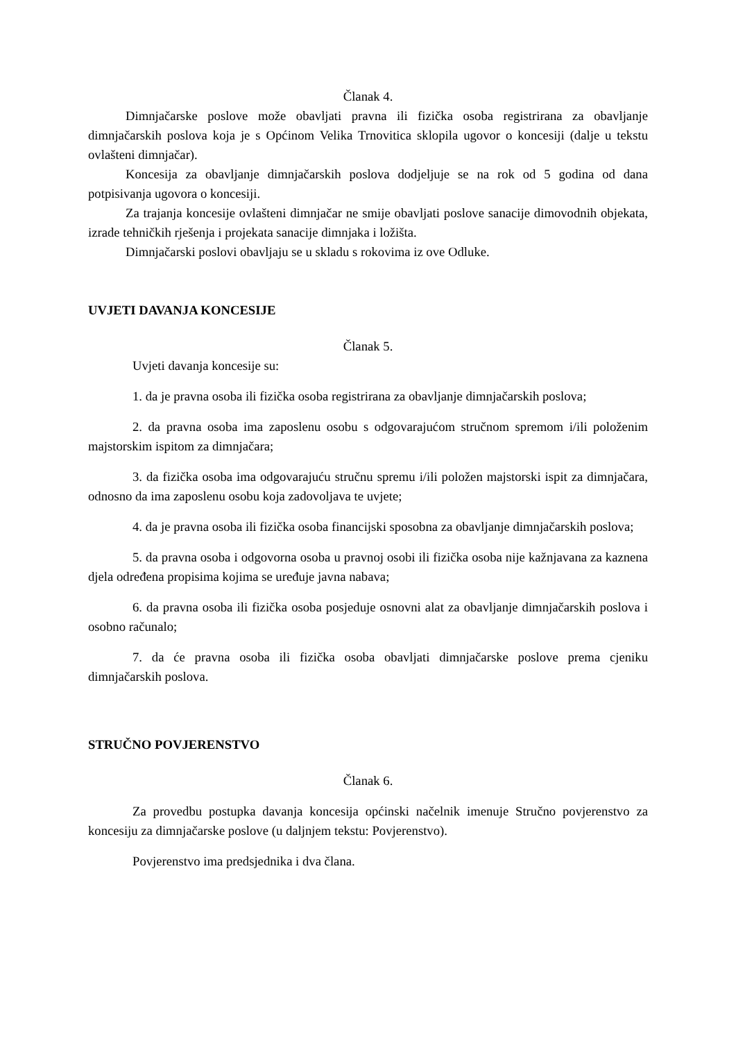Članak 4.
Dimnjačarske poslove može obavljati pravna ili fizička osoba registrirana za obavljanje dimnjačarskih poslova koja je s Općinom Velika Trnovitica sklopila ugovor o koncesiji (dalje u tekstu ovlašteni dimnjačar).
Koncesija za obavljanje dimnjačarskih poslova dodjeljuje se na rok od 5 godina od dana potpisivanja ugovora o koncesiji.
Za trajanja koncesije ovlašteni dimnjačar ne smije obavljati poslove sanacije dimovodnih objekata, izrade tehničkih rješenja i projekata sanacije dimnjaka i ložišta.
Dimnjačarski poslovi obavljaju se u skladu s rokovima iz ove Odluke.
UVJETI DAVANJA KONCESIJE
Članak 5.
Uvjeti davanja koncesije su:
1. da je pravna osoba ili fizička osoba registrirana za obavljanje dimnjačarskih poslova;
2. da pravna osoba ima zaposlenu osobu s odgovarajućom stručnom spremom i/ili položenim majstorskim ispitom za dimnjačara;
3. da fizička osoba ima odgovarajuću stručnu spremu i/ili položen majstorski ispit za dimnjačara, odnosno da ima zaposlenu osobu koja zadovoljava te uvjete;
4. da je pravna osoba ili fizička osoba financijski sposobna za obavljanje dimnjačarskih poslova;
5. da pravna osoba i odgovorna osoba u pravnoj osobi ili fizička osoba nije kažnjavana za kaznena djela određena propisima kojima se uređuje javna nabava;
6. da pravna osoba ili fizička osoba posjeduje osnovni alat za obavljanje dimnjačarskih poslova i osobno računalo;
7. da će pravna osoba ili fizička osoba obavljati dimnjačarske poslove prema cjeniku dimnjačarskih poslova.
STRUČNO POVJERENSTVO
Članak 6.
Za provedbu postupka davanja koncesija općinski načelnik imenuje Stručno povjerenstvo za koncesiju za dimnjačarske poslove (u daljnjem tekstu: Povjerenstvo).
Povjerenstvo ima predsjednika i dva člana.